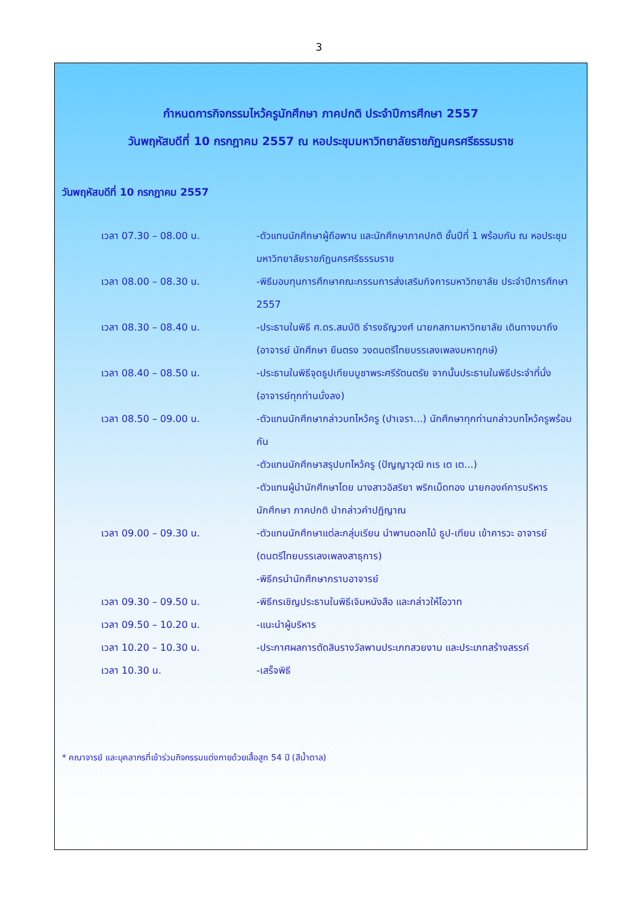3
กำหนดการกิจกรรมไหว้ครูนักศึกษา ภาคปกติ ประจำปีการศึกษา 2557
วันพฤหัสบดีที่ 10 กรกฎาคม 2557 ณ หอประชุมมหาวิทยาลัยราชภัฏนครศรีธรรมราช
วันพฤหัสบดีที่ 10 กรกฎาคม 2557
| เวลา 07.30 – 08.00 น. | -ตัวแทนนักศึกษาผู้ถือพาน และนักศึกษาภาคปกติ ชั้นปีที่ 1 พร้อมกัน ณ หอประชุมมหาวิทยาลัยราชภัฏนครศรีธรรมราช |
| เวลา 08.00 – 08.30 น. | -พิธีมอบทุนการศึกษาคณะกรรมการส่งเสริมกิจการมหาวิทยาลัย ประจำปีการศึกษา 2557 |
| เวลา 08.30 – 08.40 น. | -ประธานในพิธี ศ.ดร.สมบัติ ธำรงธัญวงศ์ นายกสภามหาวิทยาลัย เดินทางมาถึง (อาจารย์ นักศึกษา ยืนตรง วงดนตรีไทยบรรเลงเพลงมหาฤกษ์) |
| เวลา 08.40 – 08.50 น. | -ประธานในพิธีจุดธูปเทียนบูชาพระศรีรัตนตรัย จากนั้นประธานในพิธีประจำที่นั่ง (อาจารย์ทุกท่านนั่งลง) |
| เวลา 08.50 – 09.00 น. | -ตัวแทนนักศึกษากล่าวบทไหว้ครู (ปาเจรา...) นักศึกษาทุกท่านกล่าวบทไหว้ครูพร้อมกัน -ตัวแทนนักศึกษาสรุปบทไหว้ครู (ปัญญาวุฒิ กเร เต เต...) -ตัวแทนผู้นำนักศึกษาโดย นางสาวอิสริยา พริกเม็ดทอง นายกองค์การบริหารนักศึกษา ภาคปกติ นำกล่าวคำปฏิญาณ |
| เวลา 09.00 – 09.30 น. | -ตัวแทนนักศึกษาแต่ละกลุ่มเรียน นำพานดอกไม้ ธูป-เทียน เข้าคารวะ อาจารย์ (ดนตรีไทยบรรเลงเพลงสาธุการ) -พิธีกรนำนักศึกษากราบอาจารย์ |
| เวลา 09.30 – 09.50 น. | -พิธีกรเชิญประธานในพิธีเจิมหนังสือ และกล่าวให้โอวาท |
| เวลา 09.50 – 10.20 น. | -แนะนำผู้บริหาร |
| เวลา 10.20 – 10.30 น. | -ประกาศผลการตัดสินรางวัลพานประเภทสวยงาม และประเภทสร้างสรรค์ |
| เวลา 10.30 น. | -เสร็จพิธี |
* คณาจารย์ และบุคลากรที่เข้าร่วมกิจกรรมแต่งกายด้วยเสื้อสูท 54 ปี (สีน้ำตาล)